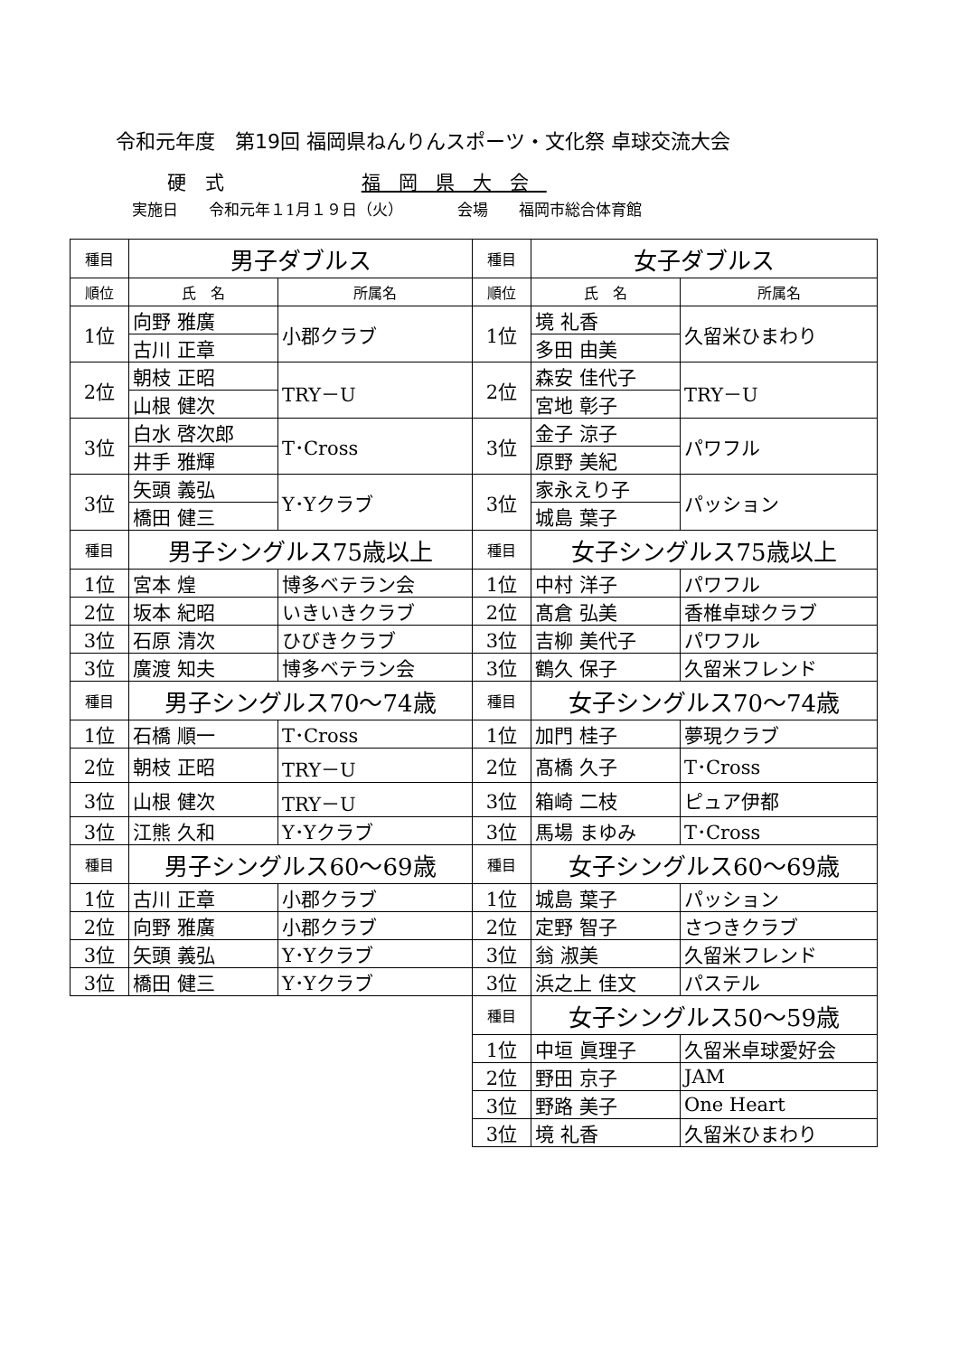令和元年度　第19回 福岡県ねんりんスポーツ・文化祭 卓球交流大会
硬　式 福岡県大会
実施日　　令和元年１1月１９日（火）　　　　会場　　福岡市総合体育館
| 種目 | 男子ダブルス | | 種目 | 女子ダブルス | |
| 順位 | 氏 名 | 所属名 | 順位 | 氏 名 | 所属名 |
| 1位 | 向野 雅廣 | 小郡クラブ | 1位 | 境 礼香 | 久留米ひまわり |
| | 古川 正章 | | | 多田 由美 | |
| 2位 | 朝枝 正昭 | TRY－U | 2位 | 森安 佳代子 | TRY－U |
| | 山根 健次 | | | 宮地 彰子 | |
| 3位 | 白水 啓次郎 | T･Cross | 3位 | 金子 涼子 | パワフル |
| | 井手 雅輝 | | | 原野 美紀 | |
| 3位 | 矢頭 義弘 | Y･Yクラブ | 3位 | 家永えり子 | パッション |
| | 橋田 健三 | | | 城島 葉子 | |
| 種目 | 男子シングルス75歳以上 | | 種目 | 女子シングルス75歳以上 | |
| 1位 | 宮本 煌 | 博多ベテラン会 | 1位 | 中村 洋子 | パワフル |
| 2位 | 坂本 紀昭 | いきいきクラブ | 2位 | 髙倉 弘美 | 香椎卓球クラブ |
| 3位 | 石原 清次 | ひびきクラブ | 3位 | 吉柳 美代子 | パワフル |
| 3位 | 廣渡 知夫 | 博多ベテラン会 | 3位 | 鶴久 保子 | 久留米フレンド |
| 種目 | 男子シングルス70～74歳 | | 種目 | 女子シングルス70～74歳 | |
| 1位 | 石橋 順一 | T･Cross | 1位 | 加門 桂子 | 夢現クラブ |
| 2位 | 朝枝 正昭 | TRY－U | 2位 | 髙橋 久子 | T･Cross |
| 3位 | 山根 健次 | TRY－U | 3位 | 箱崎 二枝 | ピュア伊都 |
| 3位 | 江熊 久和 | Y･Yクラブ | 3位 | 馬場 まゆみ | T･Cross |
| 種目 | 男子シングルス60～69歳 | | 種目 | 女子シングルス60～69歳 | |
| 1位 | 古川 正章 | 小郡クラブ | 1位 | 城島 葉子 | パッション |
| 2位 | 向野 雅廣 | 小郡クラブ | 2位 | 定野 智子 | さつきクラブ |
| 3位 | 矢頭 義弘 | Y･Yクラブ | 3位 | 翁 淑美 | 久留米フレンド |
| 3位 | 橋田 健三 | Y･Yクラブ | 3位 | 浜之上 佳文 | パステル |
| | | | 種目 | 女子シングルス50～59歳 | |
| | | | 1位 | 中垣 眞理子 | 久留米卓球愛好会 |
| | | | 2位 | 野田 京子 | JAM |
| | | | 3位 | 野路 美子 | One Heart |
| | | | 3位 | 境 礼香 | 久留米ひまわり |